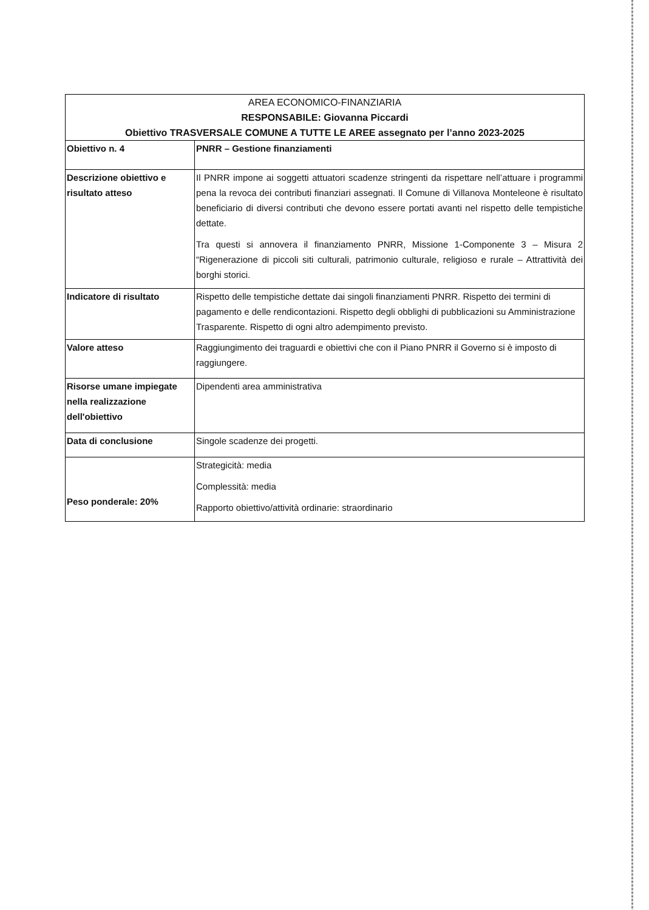| AREA ECONOMICO-FINANZIARIA RESPONSABILE: Giovanna Piccardi Obiettivo TRASVERSALE COMUNE A TUTTE LE AREE assegnato per l’anno 2023-2025 | |
| --- | --- |
| Obiettivo n. 4 | PNRR – Gestione finanziamenti |
| Descrizione obiettivo e risultato atteso | Il PNRR impone ai soggetti attuatori scadenze stringenti da rispettare nell’attuare i programmi pena la revoca dei contributi finanziari assegnati. Il Comune di Villanova Monteleone è risultato beneficiario di diversi contributi che devono essere portati avanti nel rispetto delle tempistiche dettate. Tra questi si annovera il finanziamento PNRR, Missione 1-Componente 3 – Misura 2 “Rigenerazione di piccoli siti culturali, patrimonio culturale, religioso e rurale – Attrattività dei borghi storici. |
| Indicatore di risultato | Rispetto delle tempistiche dettate dai singoli finanziamenti PNRR. Rispetto dei termini di pagamento e delle rendicontazioni. Rispetto degli obblighi di pubblicazioni su Amministrazione Trasparente. Rispetto di ogni altro adempimento previsto. |
| Valore atteso | Raggiungimento dei traguardi e obiettivi che con il Piano PNRR il Governo si è imposto di raggiungere. |
| Risorse umane impiegate nella realizzazione dell'obiettivo | Dipendenti area amministrativa |
| Data di conclusione | Singole scadenze dei progetti. |
| Peso ponderale: 20% | Strategicità: media Complessità: media Rapporto obiettivo/attività ordinarie: straordinario |